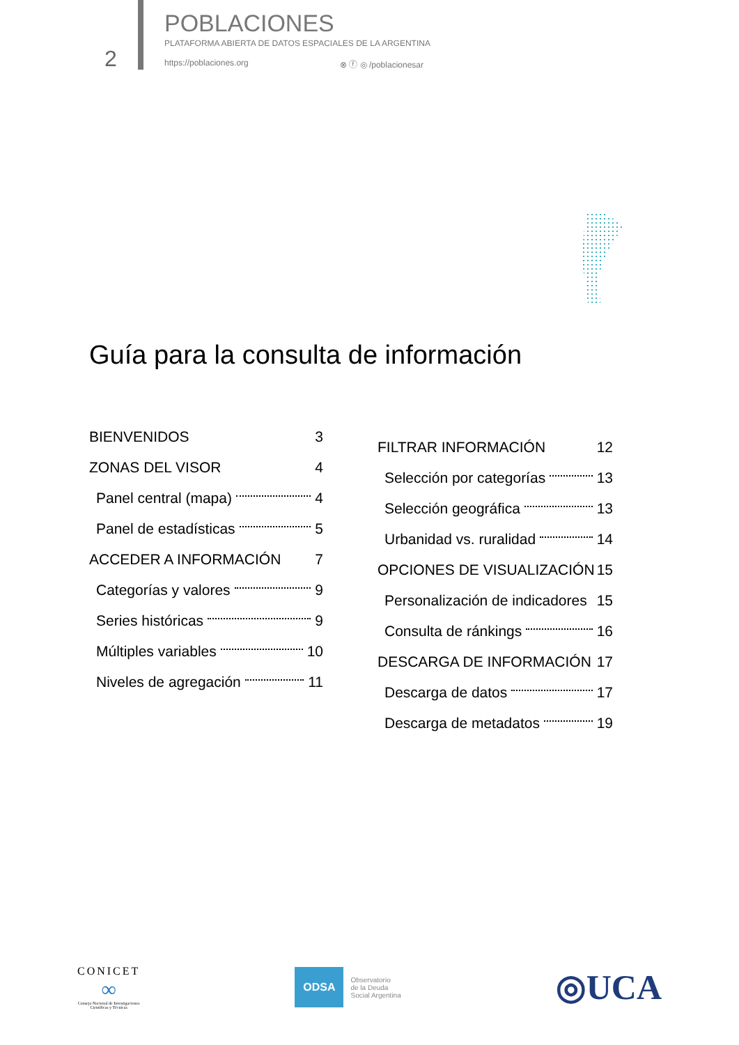2
POBLACIONES
PLATAFORMA ABIERTA DE DATOS ESPACIALES DE LA ARGENTINA
https://poblaciones.org ⊗ ⓕ ◎ /poblacionesar
Guía para la consulta de información
BIENVENIDOS 3
ZONAS DEL VISOR 4
Panel central (mapa) 4
Panel de estadísticas 5
ACCEDER A INFORMACIÓN 7
Categorías y valores 9
Series históricas 9
Múltiples variables 10
Niveles de agregación 11
FILTRAR INFORMACIÓN 12
Selección por categorías 13
Selección geográfica 13
Urbanidad vs. ruralidad 14
OPCIONES DE VISUALIZACIÓN 15
Personalización de indicadores 15
Consulta de ránkings 16
DESCARGA DE INFORMACIÓN 17
Descarga de datos 17
Descarga de metadatos 19
CONICET
∞
Consejo Nacional de Investigaciones
Científicas y Técnicas
ODSA
Observatorio
de la Deuda
Social Argentina
◎UCA